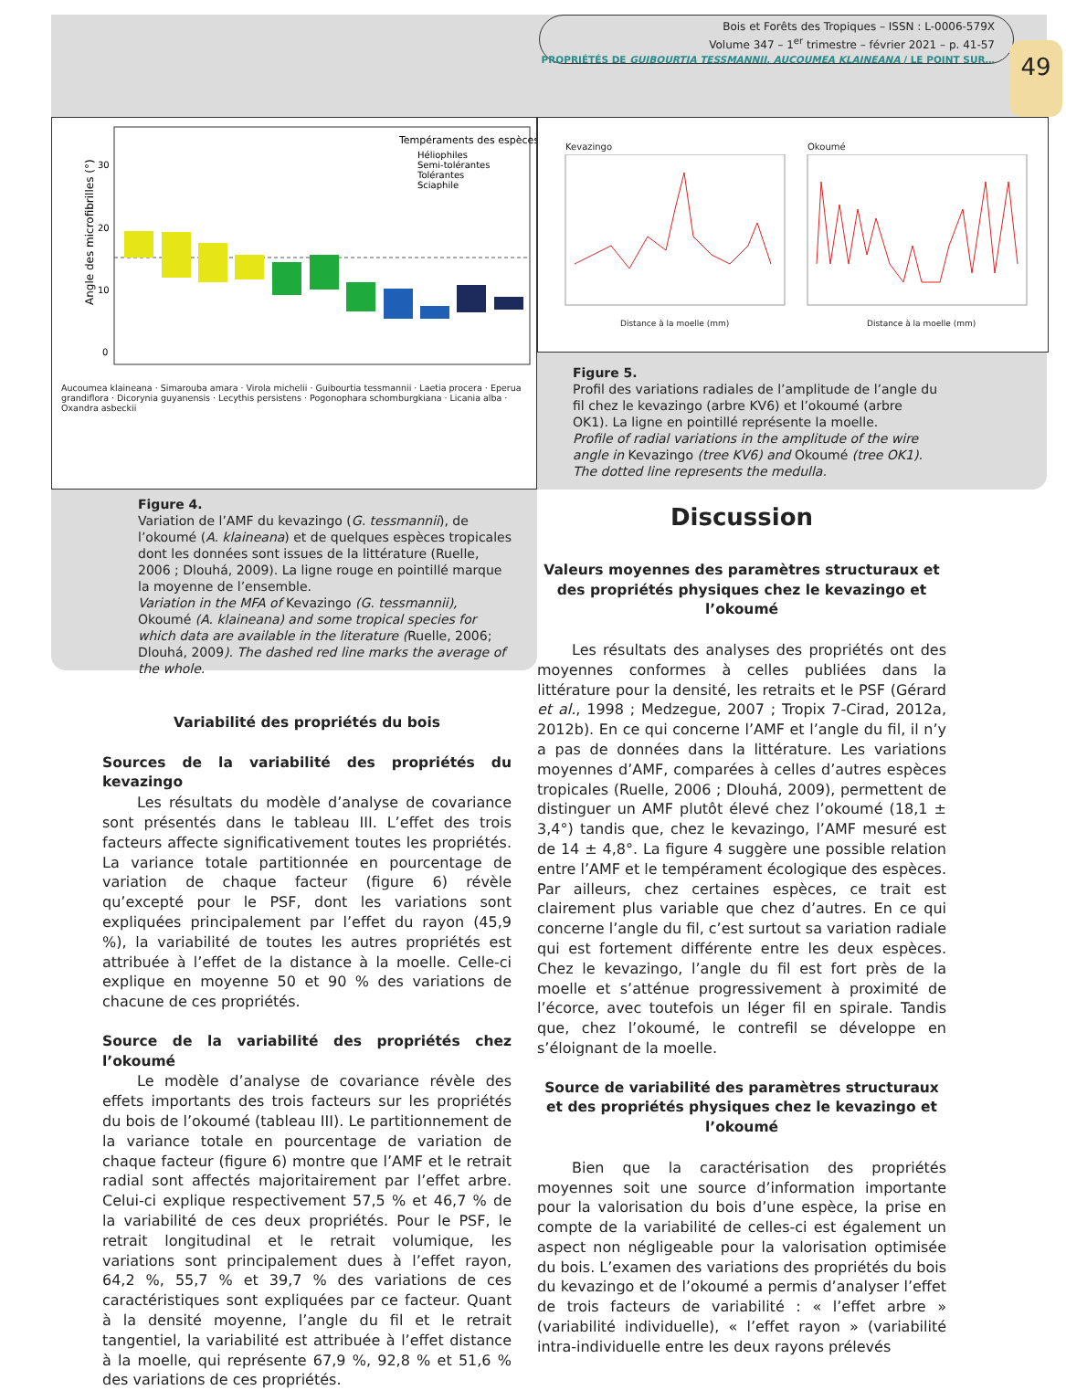Bois et Forêts des Tropiques – ISSN : L-0006-579X
Volume 347 – 1<sup>er</sup> trimestre – février 2021 – p. 41-57
PROPRIÉTÉS DE GUIBOURTIA TESSMANNII, AUCOUMEA KLAINEANA / LE POINT SUR…
49
Tempéraments des espèces
Héliophiles
Semi-tolérantes
Tolérantes
Sciaphile
Angle des microfibrilles (°)
30
20
10
0
Aucoumea klaineana · Simarouba amara · Virola michelii · Guibourtia tessmannii · Laetia procera · Eperua grandiflora · Dicorynia guyanensis · Lecythis persistens · Pogonophara schomburgkiana · Licania alba · Oxandra asbeckii
Kevazingo Okoumé
Distance à la moelle (mm) Distance à la moelle (mm)
Figure 5.
Profil des variations radiales de l’amplitude de l’angle du fil chez le kevazingo (arbre KV6) et l’okoumé (arbre OK1). La ligne en pointillé représente la moelle.
Profile of radial variations in the amplitude of the wire angle in Kevazingo (tree KV6) and Okoumé (tree OK1). The dotted line represents the medulla.
Figure 4.
Variation de l’AMF du kevazingo (G. tessmannii), de l’okoumé (A. klaineana) et de quelques espèces tropicales dont les données sont issues de la littérature (Ruelle, 2006 ; Dlouhá, 2009). La ligne rouge en pointillé marque la moyenne de l’ensemble.
Variation in the MFA of Kevazingo (G. tessmannii), Okoumé (A. klaineana) and some tropical species for which data are available in the literature (Ruelle, 2006; Dlouhá, 2009). The dashed red line marks the average of the whole.
Variabilité des propriétés du bois
Sources de la variabilité des propriétés du kevazingo
Les résultats du modèle d’analyse de covariance sont présentés dans le tableau III. L’effet des trois facteurs affecte significativement toutes les propriétés. La variance totale partitionnée en pourcentage de variation de chaque facteur (figure 6) révèle qu’excepté pour le PSF, dont les variations sont expliquées principalement par l’effet du rayon (45,9 %), la variabilité de toutes les autres propriétés est attribuée à l’effet de la distance à la moelle. Celle-ci explique en moyenne 50 et 90 % des variations de chacune de ces propriétés.
Source de la variabilité des propriétés chez l’okoumé
Le modèle d’analyse de covariance révèle des effets importants des trois facteurs sur les propriétés du bois de l’okoumé (tableau III). Le partitionnement de la variance totale en pourcentage de variation de chaque facteur (figure 6) montre que l’AMF et le retrait radial sont affectés majoritairement par l’effet arbre. Celui-ci explique respectivement 57,5 % et 46,7 % de la variabilité de ces deux propriétés. Pour le PSF, le retrait longitudinal et le retrait volumique, les variations sont principalement dues à l’effet rayon, 64,2 %, 55,7 % et 39,7 % des variations de ces caractéristiques sont expliquées par ce facteur. Quant à la densité moyenne, l’angle du fil et le retrait tangentiel, la variabilité est attribuée à l’effet distance à la moelle, qui représente 67,9 %, 92,8 % et 51,6 % des variations de ces propriétés.
Discussion
Valeurs moyennes des paramètres structuraux et des propriétés physiques chez le kevazingo et l’okoumé
Les résultats des analyses des propriétés ont des moyennes conformes à celles publiées dans la littérature pour la densité, les retraits et le PSF (Gérard et al., 1998 ; Medzegue, 2007 ; Tropix 7-Cirad, 2012a, 2012b). En ce qui concerne l’AMF et l’angle du fil, il n’y a pas de données dans la littérature. Les variations moyennes d’AMF, comparées à celles d’autres espèces tropicales (Ruelle, 2006 ; Dlouhá, 2009), permettent de distinguer un AMF plutôt élevé chez l’okoumé (18,1 ± 3,4°) tandis que, chez le kevazingo, l’AMF mesuré est de 14 ± 4,8°. La figure 4 suggère une possible relation entre l’AMF et le tempérament écologique des espèces. Par ailleurs, chez certaines espèces, ce trait est clairement plus variable que chez d’autres. En ce qui concerne l’angle du fil, c’est surtout sa variation radiale qui est fortement différente entre les deux espèces. Chez le kevazingo, l’angle du fil est fort près de la moelle et s’atténue progressivement à proximité de l’écorce, avec toutefois un léger fil en spirale. Tandis que, chez l’okoumé, le contrefil se développe en s’éloignant de la moelle.
Source de variabilité des paramètres structuraux et des propriétés physiques chez le kevazingo et l’okoumé
Bien que la caractérisation des propriétés moyennes soit une source d’information importante pour la valorisation du bois d’une espèce, la prise en compte de la variabilité de celles-ci est également un aspect non négligeable pour la valorisation optimisée du bois. L’examen des variations des propriétés du bois du kevazingo et de l’okoumé a permis d’analyser l’effet de trois facteurs de variabilité : « l’effet arbre » (variabilité individuelle), « l’effet rayon » (variabilité intra-individuelle entre les deux rayons prélevés